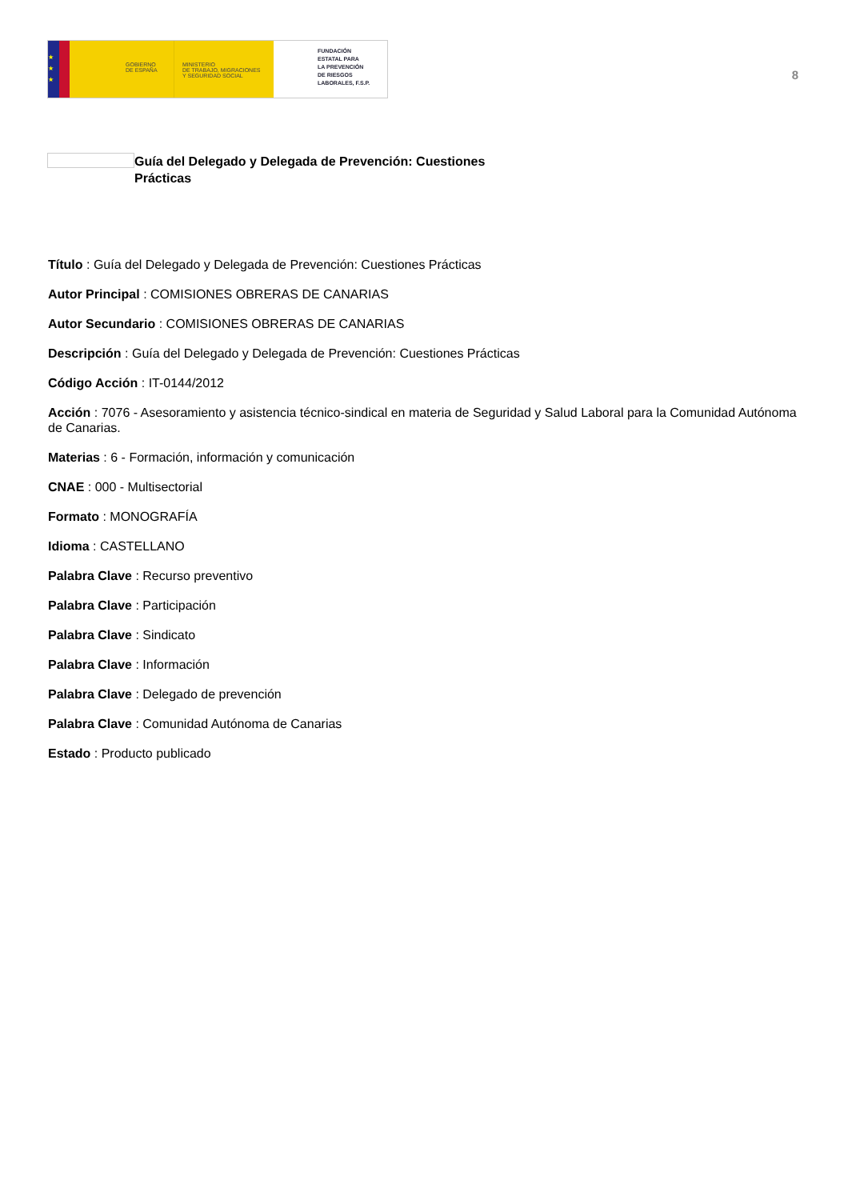★
★
★
GOBIERNO
DE ESPAÑA
MINISTERIO
DE TRABAJO, MIGRACIONES
Y SEGURIDAD SOCIAL
FUNDACIÓN
ESTATAL PARA
LA PREVENCIÓN
DE RIESGOS
LABORALES, F.S.P.
8
Guía del Delegado y Delegada de Prevención: Cuestiones Prácticas
Título : Guía del Delegado y Delegada de Prevención: Cuestiones Prácticas
Autor Principal : COMISIONES OBRERAS DE CANARIAS
Autor Secundario : COMISIONES OBRERAS DE CANARIAS
Descripción : Guía del Delegado y Delegada de Prevención: Cuestiones Prácticas
Código Acción : IT-0144/2012
Acción : 7076 - Asesoramiento y asistencia técnico-sindical en materia de Seguridad y Salud Laboral para la Comunidad Autónoma de Canarias.
Materias : 6 - Formación, información y comunicación
CNAE : 000 - Multisectorial
Formato : MONOGRAFÍA
Idioma : CASTELLANO
Palabra Clave : Recurso preventivo
Palabra Clave : Participación
Palabra Clave : Sindicato
Palabra Clave : Información
Palabra Clave : Delegado de prevención
Palabra Clave : Comunidad Autónoma de Canarias
Estado : Producto publicado